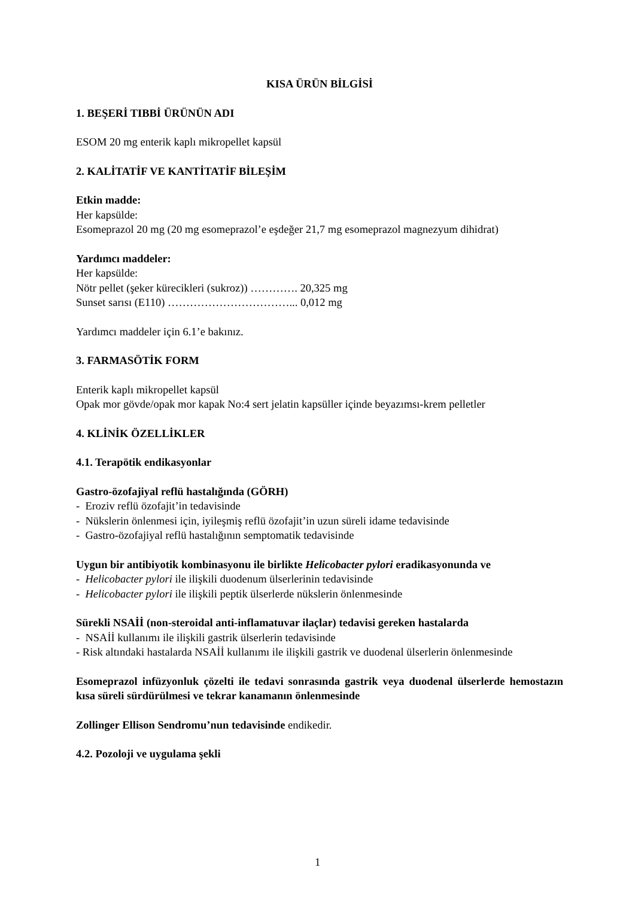KISA ÜRÜN BİLGİSİ
1. BEŞERİ TIBBİ ÜRÜNÜN ADI
ESOM 20 mg enterik kaplı mikropellet kapsül
2. KALİTATİF VE KANTİTATİF BİLEŞİM
Etkin madde:
Her kapsülde:
Esomeprazol 20 mg (20 mg esomeprazol’e eşdeğer 21,7 mg esomeprazol magnezyum dihidrat)
Yardımcı maddeler:
Her kapsülde:
Nötr pellet (şeker kürecikleri (sukroz)) …………. 20,325 mg
Sunset sarısı (E110) ……………………………... 0,012 mg
Yardımcı maddeler için 6.1’e bakınız.
3. FARMASÖTİK FORM
Enterik kaplı mikropellet kapsül
Opak mor gövde/opak mor kapak No:4 sert jelatin kapsüller içinde beyazımsı-krem pelletler
4. KLİNİK ÖZELLİKLER
4.1. Terapötik endikasyonlar
Gastro-özofajiyal reflü hastalığında (GÖRH)
- Eroziv reflü özofajit’in tedavisinde
- Nükslerin önlenmesi için, iyileşmiş reflü özofajit’in uzun süreli idame tedavisinde
- Gastro-özofajiyal reflü hastalığının semptomatik tedavisinde
Uygun bir antibiyotik kombinasyonu ile birlikte Helicobacter pylori eradikasyonunda ve
- Helicobacter pylori ile ilişkili duodenum ülserlerinin tedavisinde
- Helicobacter pylori ile ilişkili peptik ülserlerde nükslerin önlenmesinde
Sürekli NSAİİ (non-steroidal anti-inflamatuvar ilaçlar) tedavisi gereken hastalarda
- NSAİİ kullanımı ile ilişkili gastrik ülserlerin tedavisinde
- Risk altındaki hastalarda NSAİİ kullanımı ile ilişkili gastrik ve duodenal ülserlerin önlenmesinde
Esomeprazol infüzyonluk çözelti ile tedavi sonrasında gastrik veya duodenal ülserlerde hemostazın kısa süreli sürdürülmesi ve tekrar kanamanın önlenmesinde
Zollinger Ellison Sendromu’nun tedavisinde endikedir.
4.2. Pozoloji ve uygulama şekli
1